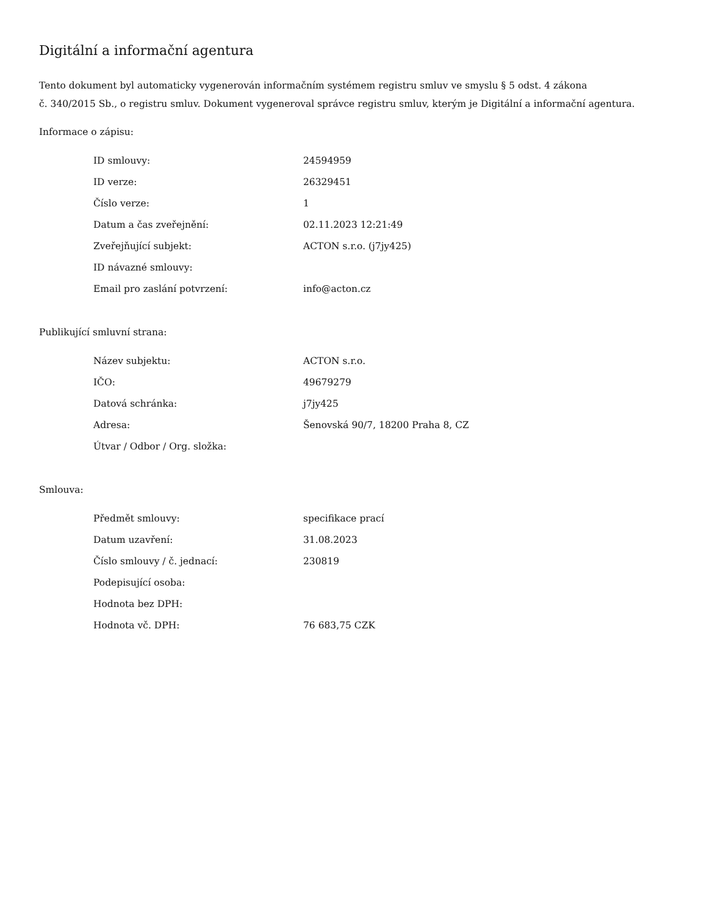Digitální a informační agentura
Tento dokument byl automaticky vygenerován informačním systémem registru smluv ve smyslu § 5 odst. 4 zákona
č. 340/2015 Sb., o registru smluv. Dokument vygeneroval správce registru smluv, kterým je Digitální a informační agentura.
Informace o zápisu:
| ID smlouvy: | 24594959 |
| ID verze: | 26329451 |
| Číslo verze: | 1 |
| Datum a čas zveřejnění: | 02.11.2023 12:21:49 |
| Zveřejňující subjekt: | ACTON s.r.o. (j7jy425) |
| ID návazné smlouvy: | |
| Email pro zaslání potvrzení: | info@acton.cz |
Publikující smluvní strana:
| Název subjektu: | ACTON s.r.o. |
| IČO: | 49679279 |
| Datová schránka: | j7jy425 |
| Adresa: | Šenovská 90/7, 18200 Praha 8, CZ |
| Útvar / Odbor / Org. složka: | |
Smlouva:
| Předmět smlouvy: | specifikace prací |
| Datum uzavření: | 31.08.2023 |
| Číslo smlouvy / č. jednací: | 230819 |
| Podepisující osoba: | |
| Hodnota bez DPH: | |
| Hodnota vč. DPH: | 76 683,75 CZK |